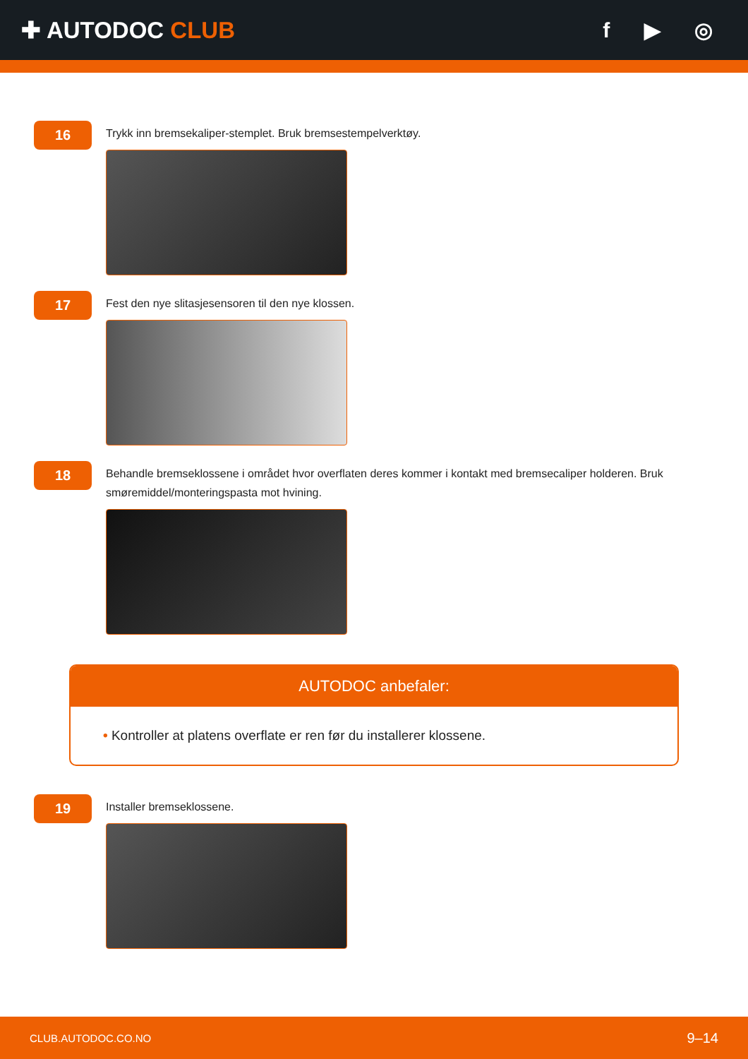✚ AUTODOC CLUB f ▶ ◎
16
Trykk inn bremsekaliper-stemplet. Bruk bremsestempelverktøy.
17
Fest den nye slitasjesensoren til den nye klossen.
18
Behandle bremseklossene i området hvor overflaten deres kommer i kontakt med bremsecaliper holderen. Bruk smøremiddel/monteringspasta mot hvining.
AUTODOC anbefaler:
• Kontroller at platens overflate er ren før du installerer klossene.
19
Installer bremseklossene.
CLUB.AUTODOC.CO.NO 9–14